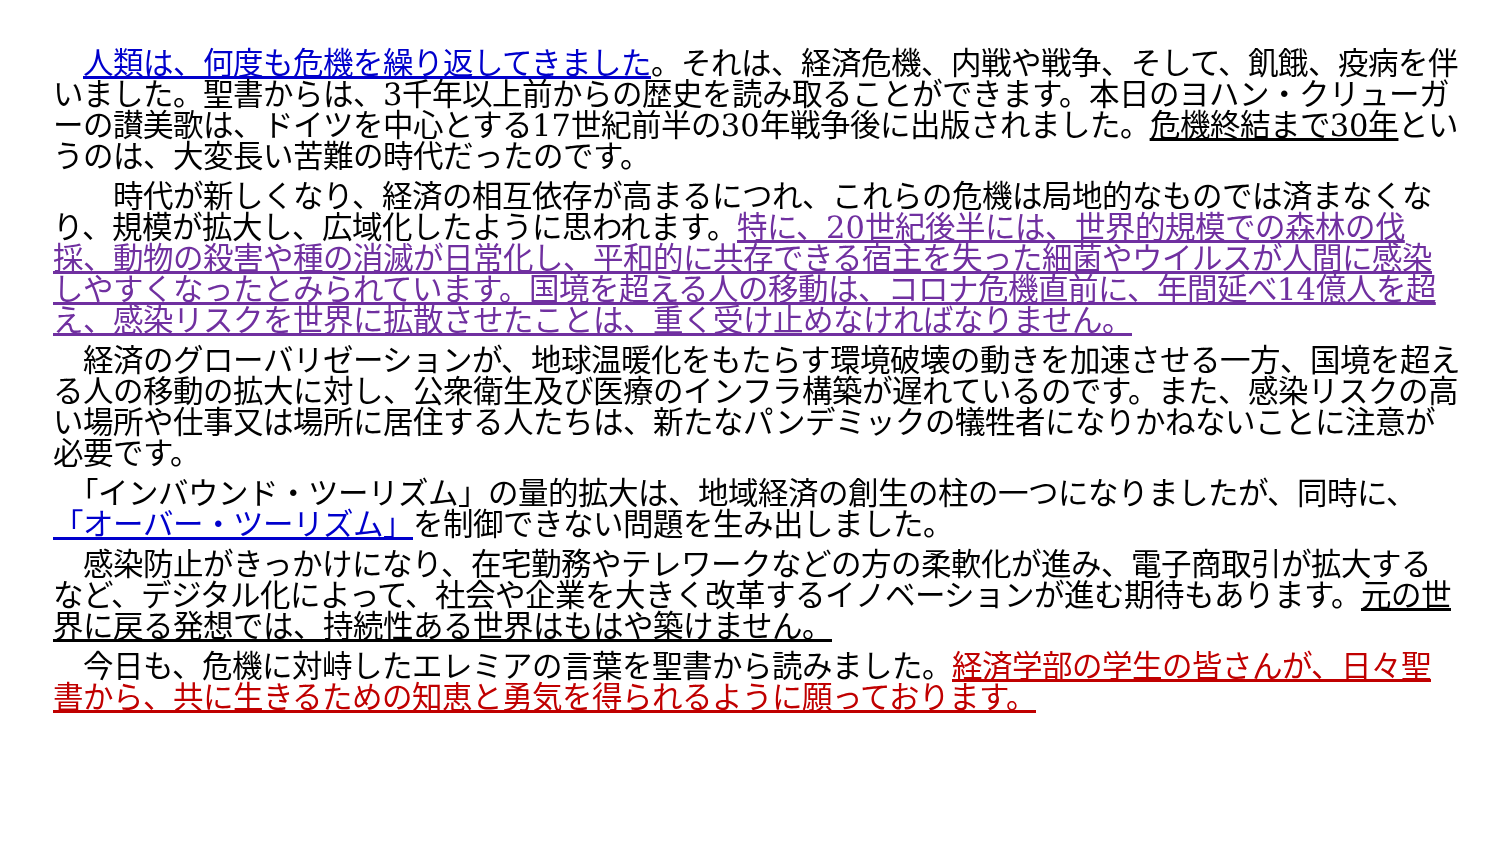人類は、何度も危機を繰り返してきました。それは、経済危機、内戦や戦争、そして、飢餓、疫病を伴いました。聖書からは、3千年以上前からの歴史を読み取ることができます。本日のヨハン・クリューガーの讃美歌は、ドイツを中心とする17世紀前半の30年戦争後に出版されました。危機終結まで30年というのは、大変長い苦難の時代だったのです。
　　時代が新しくなり、経済の相互依存が高まるにつれ、これらの危機は局地的なものでは済まなくなり、規模が拡大し、広域化したように思われます。特に、20世紀後半には、世界的規模での森林の伐採、動物の殺害や種の消滅が日常化し、平和的に共存できる宿主を失った細菌やウイルスが人間に感染しやすくなったとみられています。国境を超える人の移動は、コロナ危機直前に、年間延べ14億人を超え、感染リスクを世界に拡散させたことは、重く受け止めなければなりません。
　経済のグローバリゼーションが、地球温暖化をもたらす環境破壊の動きを加速させる一方、国境を超える人の移動の拡大に対し、公衆衛生及び医療のインフラ構築が遅れているのです。また、感染リスクの高い場所や仕事又は場所に居住する人たちは、新たなパンデミックの犠牲者になりかねないことに注意が必要です。
　「インバウンド・ツーリズム」の量的拡大は、地域経済の創生の柱の一つになりましたが、同時に、「オーバー・ツーリズム」を制御できない問題を生み出しました。
　感染防止がきっかけになり、在宅勤務やテレワークなどの方の柔軟化が進み、電子商取引が拡大するなど、デジタル化によって、社会や企業を大きく改革するイノベーションが進む期待もあります。元の世界に戻る発想では、持続性ある世界はもはや築けません。
　今日も、危機に対峙したエレミアの言葉を聖書から読みました。経済学部の学生の皆さんが、日々聖書から、共に生きるための知恵と勇気を得られるように願っております。